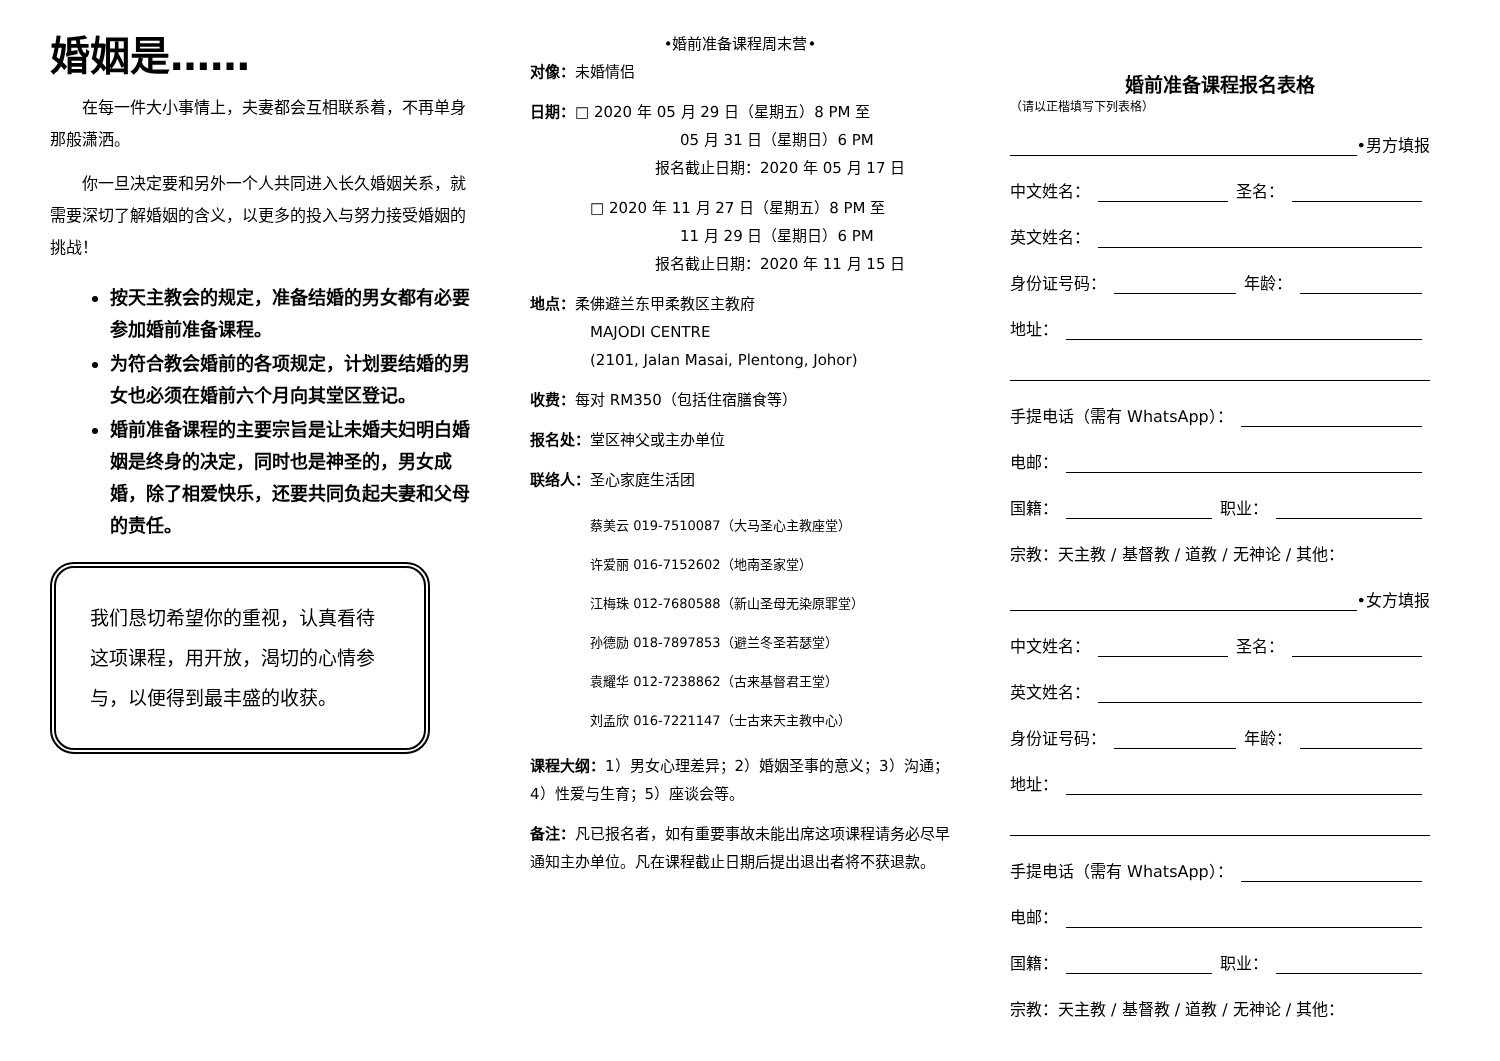婚姻是……
　　在每一件大小事情上，夫妻都会互相联系着，不再单身那般潇洒。
　　你一旦决定要和另外一个人共同进入长久婚姻关系，就需要深切了解婚姻的含义，以更多的投入与努力接受婚姻的挑战！
按天主教会的规定，准备结婚的男女都有必要参加婚前准备课程。
为符合教会婚前的各项规定，计划要结婚的男女也必须在婚前六个月向其堂区登记。
婚前准备课程的主要宗旨是让未婚夫妇明白婚姻是终身的决定，同时也是神圣的，男女成婚，除了相爱快乐，还要共同负起夫妻和父母的责任。
我们恳切希望你的重视，认真看待这项课程，用开放，渴切的心情参与，以便得到最丰盛的收获。
•婚前准备课程周末营•
对像：未婚情侣
日期：□ 2020 年 05 月 29 日（星期五）8 PM 至
05 月 31 日（星期日）6 PM
报名截止日期：2020 年 05 月 17 日
□ 2020 年 11 月 27 日（星期五）8 PM 至
11 月 29 日（星期日）6 PM
报名截止日期：2020 年 11 月 15 日
地点：柔佛避兰东甲柔教区主教府
MAJODI CENTRE
(2101, Jalan Masai, Plentong, Johor)
收费：每对 RM350（包括住宿膳食等）
报名处：堂区神父或主办单位
联络人：圣心家庭生活团
蔡美云 019-7510087（大马圣心主教座堂）
许爱丽 016-7152602（地南圣家堂）
江梅珠 012-7680588（新山圣母无染原罪堂）
孙德励 018-7897853（避兰冬圣若瑟堂）
袁耀华 012-7238862（古来基督君王堂）
刘孟欣 016-7221147（士古来天主教中心）
课程大纲：1）男女心理差异；2）婚姻圣事的意义；3）沟通；4）性爱与生育；5）座谈会等。
备注：凡已报名者，如有重要事故未能出席这项课程请务必尽早通知主办单位。凡在课程截止日期后提出退出者将不获退款。
婚前准备课程报名表格
（请以正楷填写下列表格）
•男方填报
中文姓名： 圣名：
英文姓名：
身份证号码： 年龄：
地址：
手提电话（需有 WhatsApp）：
电邮：
国籍： 职业：
宗教：天主教 / 基督教 / 道教 / 无神论 / 其他：
•女方填报
中文姓名： 圣名：
英文姓名：
身份证号码： 年龄：
地址：
手提电话（需有 WhatsApp）：
电邮：
国籍： 职业：
宗教：天主教 / 基督教 / 道教 / 无神论 / 其他：